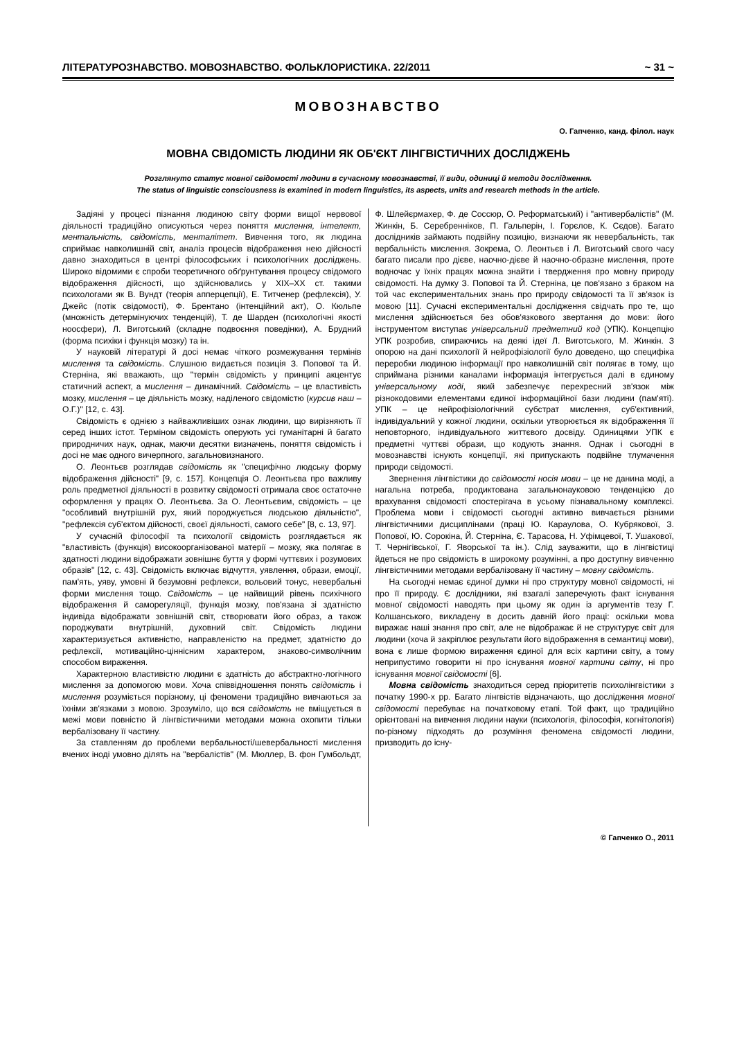ЛІТЕРАТУРОЗНАВСТВО. МОВОЗНАВСТВО. ФОЛЬКЛОРИСТИКА. 22/2011 ~ 31 ~
МОВОЗНАВСТВО
О. Гапченко, канд. філол. наук
МОВНА СВІДОМІСТЬ ЛЮДИНИ ЯК ОБ'ЄКТ ЛІНГВІСТИЧНИХ ДОСЛІДЖЕНЬ
Розглянуто статус мовної свідомості людини в сучасному мовознавстві, її види, одиниці й методи дослідження.
The status of linguistic consciousness is examined in modern linguistics, its aspects, units and research methods in the article.
Задіяні у процесі пізнання людиною світу форми вищої нервової діяльності традиційно описуються через поняття мислення, інтелект, ментальність, свідомість, менталітет. Вивчення того, як людина сприймає навколишній світ, аналіз процесів відображення нею дійсності давно знаходиться в центрі філософських і психологічних досліджень. Широко відомими є спроби теоретичного обґрунтування процесу свідомого відображення дійсності, що здійснювались у XIX–XX ст. такими психологами як В. Вундт (теорія апперцепції), Е. Титченер (рефлексія), У. Джейс (потік свідомості), Ф. Брентано (інтенційний акт), О. Кюльпе (множність детермінуючих тенденцій), Т. де Шарден (психологічні якості ноосфери), Л. Виготський (складне подвоєння поведінки), А. Брудний (форма психіки і функція мозку) та ін.
У науковій літературі й досі немає чіткого розмежування термінів мислення та свідомість. Слушною видається позиція З. Попової та Й. Стерніна, які вважають, що "термін свідомість у принципі акцентує статичний аспект, а мислення – динамічний. Свідомість – це властивість мозку, мислення – це діяльність мозку, наділеного свідомістю (курсив наш – О.Г.)" [12, с. 43].
Свідомість є однією з найважливіших ознак людини, що вирізняють її серед інших істот. Терміном свідомість оперують усі гуманітарні й багато природничих наук, однак, маючи десятки визначень, поняття свідомість і досі не має одного вичерпного, загальновизнаного.
О. Леонтьєв розглядав свідомість як "специфічно людську форму відображення дійсності" [9, с. 157]. Концепція О. Леонтьєва про важливу роль предметної діяльності в розвитку свідомості отримала своє остаточне оформлення у працях О. Леонтьєва. За О. Леонтьєвим, свідомість – це "особливий внутрішній рух, який породжується людською діяльністю", "рефлексія суб'єктом дійсності, своєї діяльності, самого себе" [8, с. 13, 97].
У сучасній філософії та психології свідомість розглядається як "властивість (функція) високоорганізованої матерії – мозку, яка полягає в здатності людини відображати зовнішнє буття у формі чуттєвих і розумових образів" [12, с. 43]. Свідомість включає відчуття, уявлення, образи, емоції, пам'ять, уяву, умовні й безумовні рефлекси, вольовий тонус, невербальні форми мислення тощо. Свідомість – це найвищий рівень психічного відображення й саморегуляції, функція мозку, пов'язана зі здатністю індивіда відображати зовнішній світ, створювати його образ, а також породжувати внутрішній, духовний світ. Свідомість людини характеризується активністю, направленістю на предмет, здатністю до рефлексії, мотиваційно-ціннісним характером, знаково-символічним способом вираження.
Характерною властивістю людини є здатність до абстрактно-логічного мислення за допомогою мови. Хоча співвідношення понять свідомість і мислення розуміється порізному, ці феномени традиційно вивчаються за їхніми зв'язками з мовою. Зрозуміло, що вся свідомість не вміщується в межі мови повністю й лінгвістичними методами можна охопити тільки вербалізовану її частину.
За ставленням до проблеми вербальності/шевербальності мислення вчених іноді умовно ділять на "вербалістів" (М. Мюллер, В. фон Гумбольдт, Ф. Шлейєрмахер, Ф. де Соссюр, О. Реформатський) і "антивербалістів" (М. Жинкін, Б. Серебренніков, П. Гальперін, І. Горєлов, К. Сєдов). Багато дослідників займають подвійну позицію, визнаючи як невербальність, так вербальність мислення. Зокрема, О. Леонтьєв і Л. Виготський свого часу багато писали про дієве, наочно-дієве й наочно-образне мислення, проте водночас у їхніх працях можна знайти і твердження про мовну природу свідомості. На думку З. Попової та Й. Стерніна, це пов'язано з браком на той час експериментальних знань про природу свідомості та її зв'язок із мовою [11]. Сучасні експериментальні дослідження свідчать про те, що мислення здійснюється без обов'язкового звертання до мови: його інструментом виступає універсальний предметний код (УПК). Концепцію УПК розробив, спираючись на деякі ідеї Л. Виготського, М. Жинкін. З опорою на дані психології й нейрофізіології було доведено, що специфіка переробки людиною інформації про навколишній світ полягає в тому, що сприймана різними каналами інформація інтегрується далі в єдиному універсальному коді, який забезпечує перехресний зв'язок між різнокодовими елементами єдиної інформаційної бази людини (пам'яті). УПК – це нейрофізіологічний субстрат мислення, суб'єктивний, індивідуальний у кожної людини, оскільки утворюється як відображення її неповторного, індивідуального життєвого досвіду. Одиницями УПК є предметні чуттєві образи, що кодують знання. Однак і сьогодні в мовознавстві існують концепції, які припускають подвійне тлумачення природи свідомості.
Звернення лінгвістики до свідомості носія мови – це не данина моді, а нагальна потреба, продиктована загальнонауковою тенденцією до врахування свідомості спостерігача в усьому пізнавальному комплексі. Проблема мови і свідомості сьогодні активно вивчається різними лінгвістичними дисциплінами (праці Ю. Караулова, О. Кубрякової, З. Попової, Ю. Сорокіна, Й. Стерніна, Є. Тарасова, Н. Уфімцевої, Т. Ушакової, Т. Чернігівської, Г. Яворської та ін.). Слід зауважити, що в лінгвістиці йдеться не про свідомість в широкому розумінні, а про доступну вивченню лінгвістичними методами вербалізовану її частину – мовну свідомість.
На сьогодні немає єдиної думки ні про структуру мовної свідомості, ні про її природу. Є дослідники, які взагалі заперечують факт існування мовної свідомості наводять при цьому як один із аргументів тезу Г. Колшанського, викладену в досить давній його праці: оскільки мова виражає наші знання про світ, але не відображає й не структурує світ для людини (хоча й закріплює результати його відображення в семантиці мови), вона є лише формою вираження єдиної для всіх картини світу, а тому неприпустимо говорити ні про існування мовної картини світу, ні про існування мовної свідомості [6].
Мовна свідомість знаходиться серед пріоритетів психолінгвістики з початку 1990-х рр. Багато лінгвістів відзначають, що дослідження мовної свідомості перебуває на початковому етапі. Той факт, що традиційно орієнтовані на вивчення людини науки (психологія, філософія, когнітологія) по-різному підходять до розуміння феномена свідомості людини, призводить до існу-
© Гапченко О., 2011